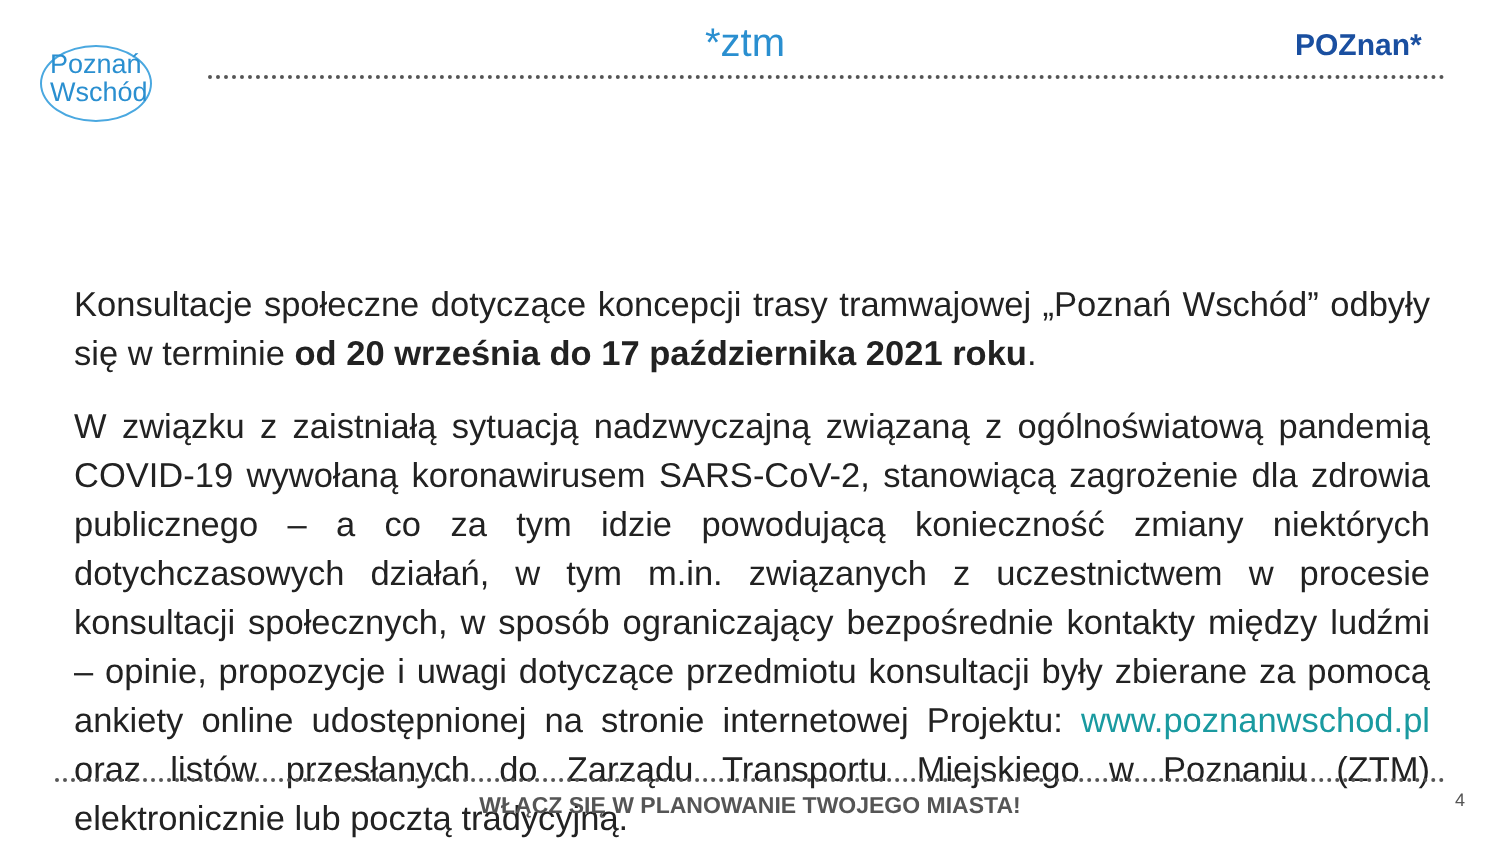Poznań
Wschód
*ztm POZnan*
Konsultacje społeczne dotyczące koncepcji trasy tramwajowej „Poznań Wschód” odbyły się w terminie od 20 września do 17 października 2021 roku.
W związku z zaistniałą sytuacją nadzwyczajną związaną z ogólnoświatową pandemią COVID-19 wywołaną koronawirusem SARS-CoV-2, stanowiącą zagrożenie dla zdrowia publicznego – a co za tym idzie powodującą konieczność zmiany niektórych dotychczasowych działań, w tym m.in. związanych z uczestnictwem w procesie konsultacji społecznych, w sposób ograniczający bezpośrednie kontakty między ludźmi – opinie, propozycje i uwagi dotyczące przedmiotu konsultacji były zbierane za pomocą ankiety online udostępnionej na stronie internetowej Projektu: www.poznanwschod.pl oraz listów przesłanych do Zarządu Transportu Miejskiego w Poznaniu (ZTM) elektronicznie lub pocztą tradycyjną.
WŁĄCZ SIĘ W PLANOWANIE TWOJEGO MIASTA! 4